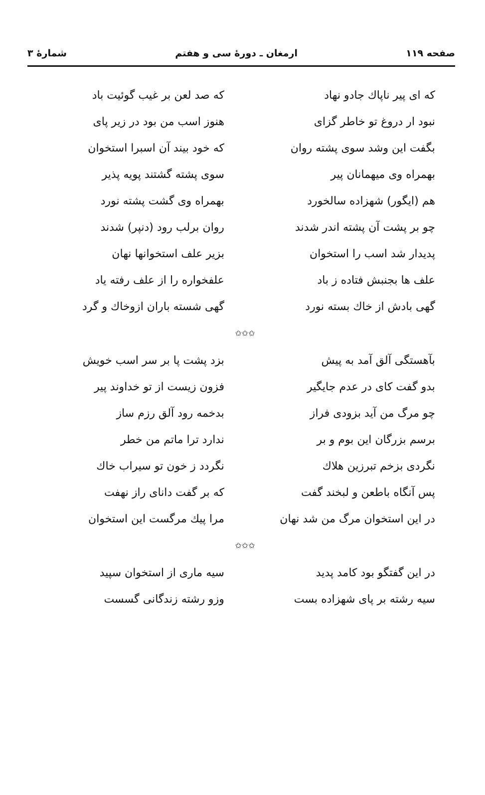صفحه ۱۱۹ ارمغان ـ دورهٔ سی و هفتم شمارهٔ ۳
که ای پیر ناپاك جادو نهاد
که صد لعن بر غیب گوئیت باد
نبود ار دروغ تو خاطر گزای
هنوز اسب من بود در زیر پای
بگفت این وشد سوی پشته روان
که خود بیند آن اسبرا استخوان
بهمراه وی میهمانان پیر سوی پشته گشتند پویه پذیر
هم (ایگور) شهزاده سالخورد بهمراه وی گشت پشته نورد
چو بر پشت آن پشته اندر شدند
روان برلب رود (دنپر) شدند
پدیدار شد اسب را استخوان بزیر علف استخوانها نهان
علف ها بجنبش فتاده ز باد
علفخواره را از علف رفته یاد
گهی بادش از خاك بسته نورد
گهی شسته باران ازوخاك و گرد
✩✩✩
بآهستگی آلق آمد به پیش بزد پشت پا بر سر اسب خویش
بدو گفت کای در عدم جایگیر
فزون زیست از تو خداوند پیر
چو مرگ من آید بزودی فراز بدخمه رود آلق رزم ساز
برسم بزرگان این بوم و بر ندارد ترا ماتم من خطر
نگردی بزخم تبرزین هلاك نگردد ز خون تو سیراب خاك
پس آنگاه باطعن و لبخند گفت
که بر گفت دانای راز نهفت
در این استخوان مرگ من شد نهان
مرا پیك مرگست این استخوان
✩✩✩
در این گفتگو بود کامد پدید
سیه ماری از استخوان سپید
سیه رشته بر پای شهزاده بست
وزو رشته زندگانی گسست